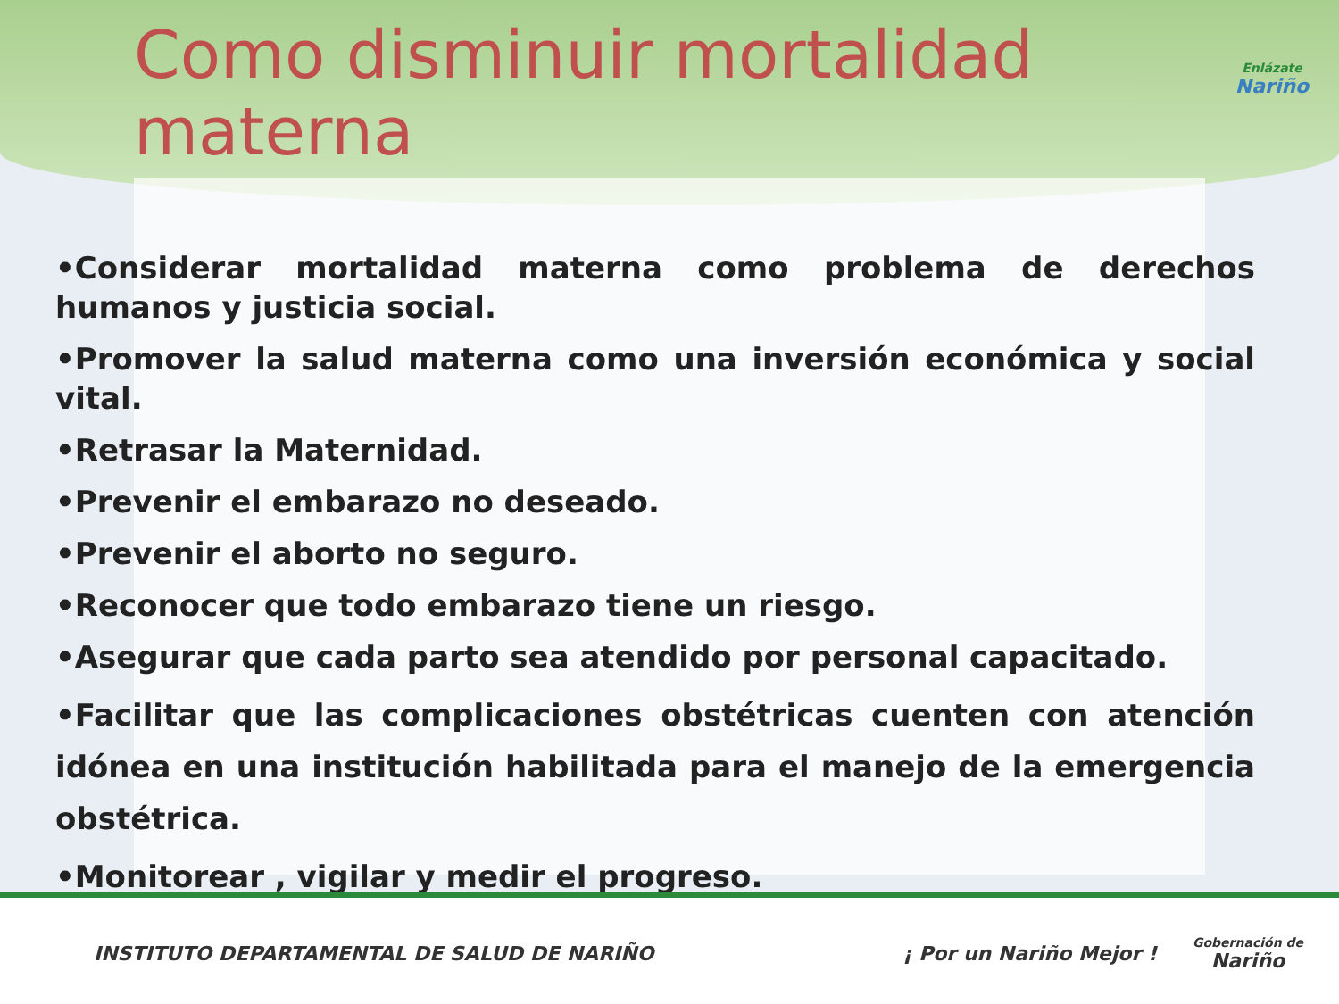Como disminuir mortalidad materna
Enlázate
Nariño
•Considerar mortalidad materna como problema de derechos humanos y justicia social.
•Promover la salud materna como una inversión económica y social vital.
•Retrasar la Maternidad.
•Prevenir el embarazo no deseado.
•Prevenir el aborto no seguro.
•Reconocer que todo embarazo tiene un riesgo.
•Asegurar que cada parto sea atendido por personal capacitado.
•Facilitar que las complicaciones obstétricas cuenten con atención idónea en una institución habilitada para el manejo de la emergencia obstétrica.
•Monitorear , vigilar y medir el progreso.
INSTITUTO DEPARTAMENTAL DE SALUD DE NARIÑO
¡ Por un Nariño Mejor ! Gobernación de
Nariño